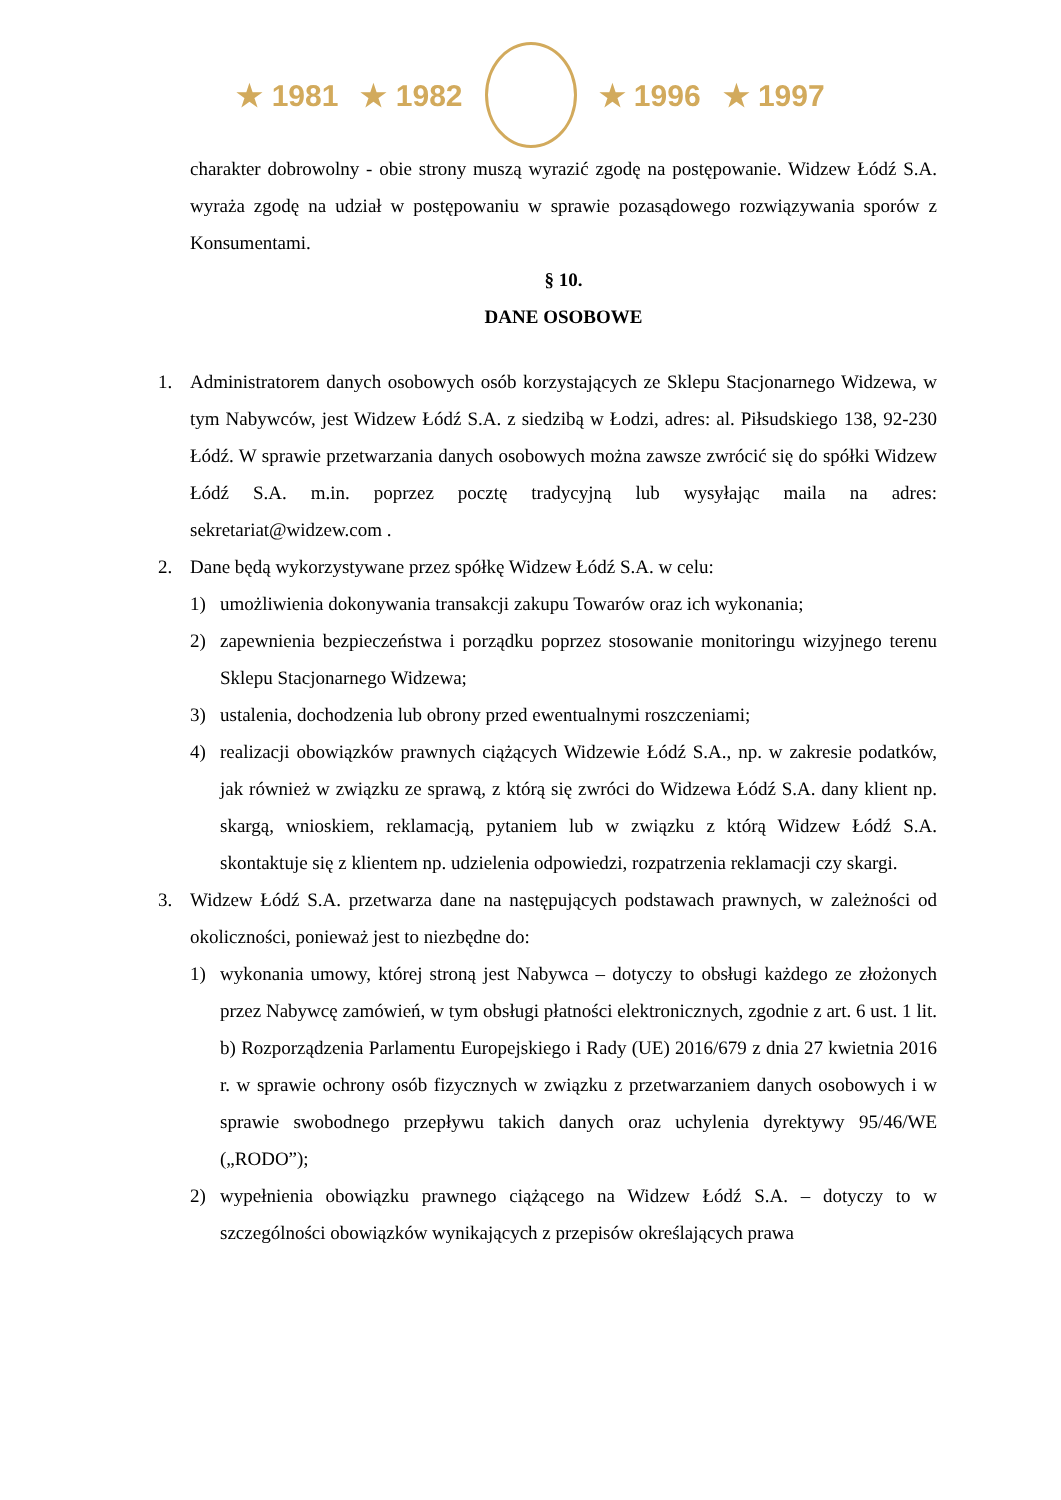★ 1981 ★ 1982 ★ 1996 ★ 1997
charakter dobrowolny - obie strony muszą wyrazić zgodę na postępowanie. Widzew Łódź S.A. wyraża zgodę na udział w postępowaniu w sprawie pozasądowego rozwiązywania sporów z Konsumentami.
§ 10.
DANE OSOBOWE
1. Administratorem danych osobowych osób korzystających ze Sklepu Stacjonarnego Widzewa, w tym Nabywców, jest Widzew Łódź S.A. z siedzibą w Łodzi, adres: al. Piłsudskiego 138, 92-230 Łódź. W sprawie przetwarzania danych osobowych można zawsze zwrócić się do spółki Widzew Łódź S.A. m.in. poprzez pocztę tradycyjną lub wysyłając maila na adres: sekretariat@widzew.com .
2. Dane będą wykorzystywane przez spółkę Widzew Łódź S.A. w celu:
1) umożliwienia dokonywania transakcji zakupu Towarów oraz ich wykonania;
2) zapewnienia bezpieczeństwa i porządku poprzez stosowanie monitoringu wizyjnego terenu Sklepu Stacjonarnego Widzewa;
3) ustalenia, dochodzenia lub obrony przed ewentualnymi roszczeniami;
4) realizacji obowiązków prawnych ciążących Widzewie Łódź S.A., np. w zakresie podatków, jak również w związku ze sprawą, z którą się zwróci do Widzewa Łódź S.A. dany klient np. skargą, wnioskiem, reklamacją, pytaniem lub w związku z którą Widzew Łódź S.A. skontaktuje się z klientem np. udzielenia odpowiedzi, rozpatrzenia reklamacji czy skargi.
3. Widzew Łódź S.A. przetwarza dane na następujących podstawach prawnych, w zależności od okoliczności, ponieważ jest to niezbędne do:
1) wykonania umowy, której stroną jest Nabywca – dotyczy to obsługi każdego ze złożonych przez Nabywcę zamówień, w tym obsługi płatności elektronicznych, zgodnie z art. 6 ust. 1 lit. b) Rozporządzenia Parlamentu Europejskiego i Rady (UE) 2016/679 z dnia 27 kwietnia 2016 r. w sprawie ochrony osób fizycznych w związku z przetwarzaniem danych osobowych i w sprawie swobodnego przepływu takich danych oraz uchylenia dyrektywy 95/46/WE („RODO”);
2) wypełnienia obowiązku prawnego ciążącego na Widzew Łódź S.A. – dotyczy to w szczególności obowiązków wynikających z przepisów określających prawa